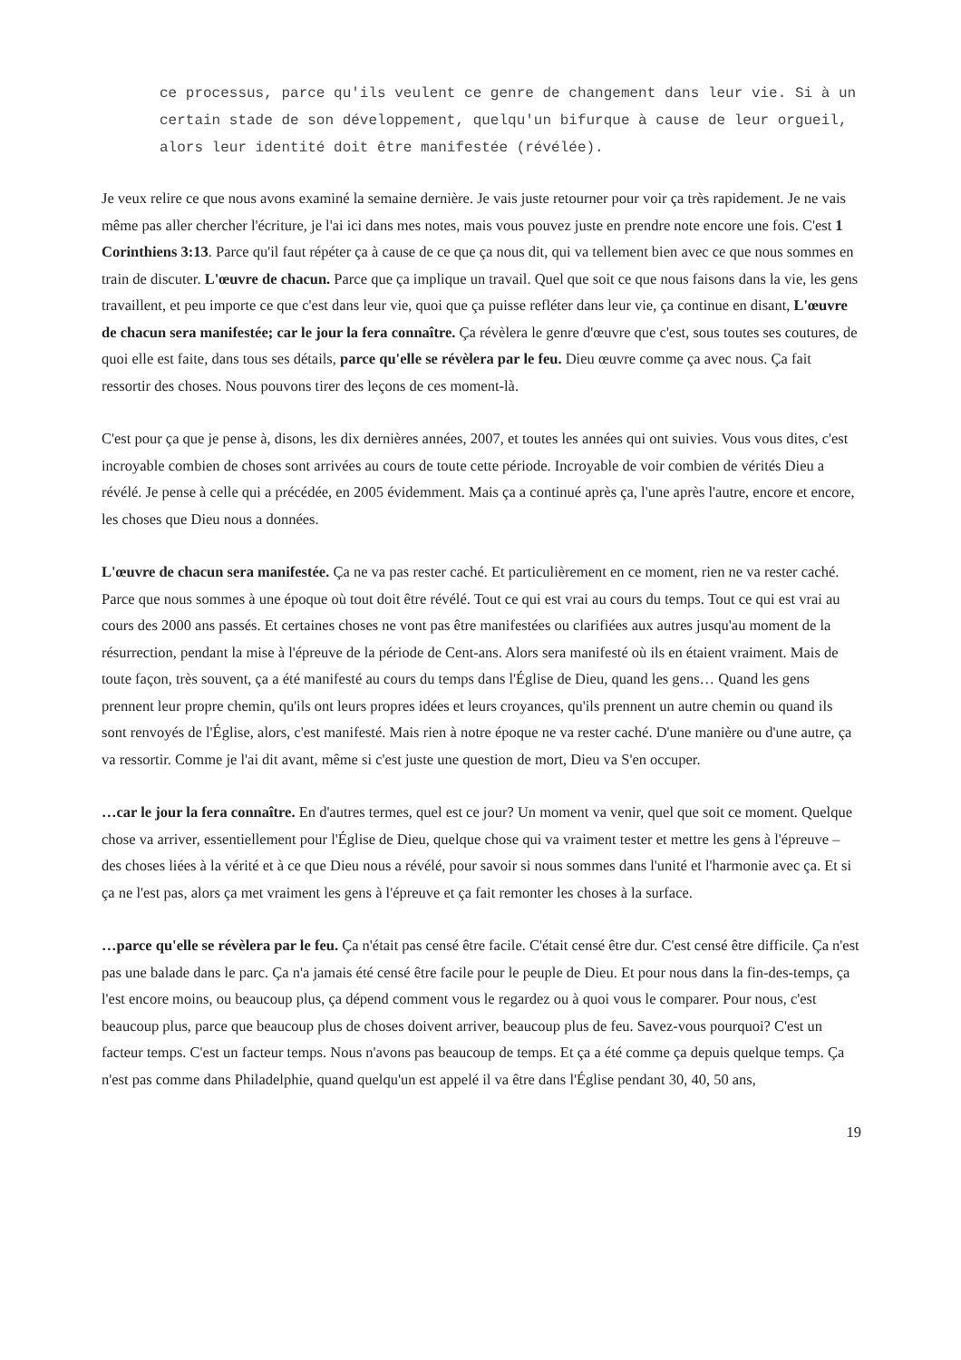ce processus, parce qu'ils veulent ce genre de changement dans leur vie. Si à un certain stade de son développement, quelqu'un bifurque à cause de leur orgueil, alors leur identité doit être manifestée (révélée).
Je veux relire ce que nous avons examiné la semaine dernière. Je vais juste retourner pour voir ça très rapidement. Je ne vais même pas aller chercher l'écriture, je l'ai ici dans mes notes, mais vous pouvez juste en prendre note encore une fois. C'est 1 Corinthiens 3:13. Parce qu'il faut répéter ça à cause de ce que ça nous dit, qui va tellement bien avec ce que nous sommes en train de discuter. L'œuvre de chacun. Parce que ça implique un travail. Quel que soit ce que nous faisons dans la vie, les gens travaillent, et peu importe ce que c'est dans leur vie, quoi que ça puisse refléter dans leur vie, ça continue en disant, L'œuvre de chacun sera manifestée; car le jour la fera connaître. Ça révèlera le genre d'œuvre que c'est, sous toutes ses coutures, de quoi elle est faite, dans tous ses détails, parce qu'elle se révèlera par le feu. Dieu œuvre comme ça avec nous. Ça fait ressortir des choses. Nous pouvons tirer des leçons de ces moment-là.
C'est pour ça que je pense à, disons, les dix dernières années, 2007, et toutes les années qui ont suivies. Vous vous dites, c'est incroyable combien de choses sont arrivées au cours de toute cette période. Incroyable de voir combien de vérités Dieu a révélé. Je pense à celle qui a précédée, en 2005 évidemment. Mais ça a continué après ça, l'une après l'autre, encore et encore, les choses que Dieu nous a données.
L'œuvre de chacun sera manifestée. Ça ne va pas rester caché. Et particulièrement en ce moment, rien ne va rester caché. Parce que nous sommes à une époque où tout doit être révélé. Tout ce qui est vrai au cours du temps. Tout ce qui est vrai au cours des 2000 ans passés. Et certaines choses ne vont pas être manifestées ou clarifiées aux autres jusqu'au moment de la résurrection, pendant la mise à l'épreuve de la période de Cent-ans. Alors sera manifesté où ils en étaient vraiment. Mais de toute façon, très souvent, ça a été manifesté au cours du temps dans l'Église de Dieu, quand les gens… Quand les gens prennent leur propre chemin, qu'ils ont leurs propres idées et leurs croyances, qu'ils prennent un autre chemin ou quand ils sont renvoyés de l'Église, alors, c'est manifesté. Mais rien à notre époque ne va rester caché. D'une manière ou d'une autre, ça va ressortir. Comme je l'ai dit avant, même si c'est juste une question de mort, Dieu va S'en occuper.
…car le jour la fera connaître. En d'autres termes, quel est ce jour? Un moment va venir, quel que soit ce moment. Quelque chose va arriver, essentiellement pour l'Église de Dieu, quelque chose qui va vraiment tester et mettre les gens à l'épreuve – des choses liées à la vérité et à ce que Dieu nous a révélé, pour savoir si nous sommes dans l'unité et l'harmonie avec ça. Et si ça ne l'est pas, alors ça met vraiment les gens à l'épreuve et ça fait remonter les choses à la surface.
…parce qu'elle se révèlera par le feu. Ça n'était pas censé être facile. C'était censé être dur. C'est censé être difficile. Ça n'est pas une balade dans le parc. Ça n'a jamais été censé être facile pour le peuple de Dieu. Et pour nous dans la fin-des-temps, ça l'est encore moins, ou beaucoup plus, ça dépend comment vous le regardez ou à quoi vous le comparer. Pour nous, c'est beaucoup plus, parce que beaucoup plus de choses doivent arriver, beaucoup plus de feu. Savez-vous pourquoi? C'est un facteur temps. C'est un facteur temps. Nous n'avons pas beaucoup de temps. Et ça a été comme ça depuis quelque temps. Ça n'est pas comme dans Philadelphie, quand quelqu'un est appelé il va être dans l'Église pendant 30, 40, 50 ans,
19